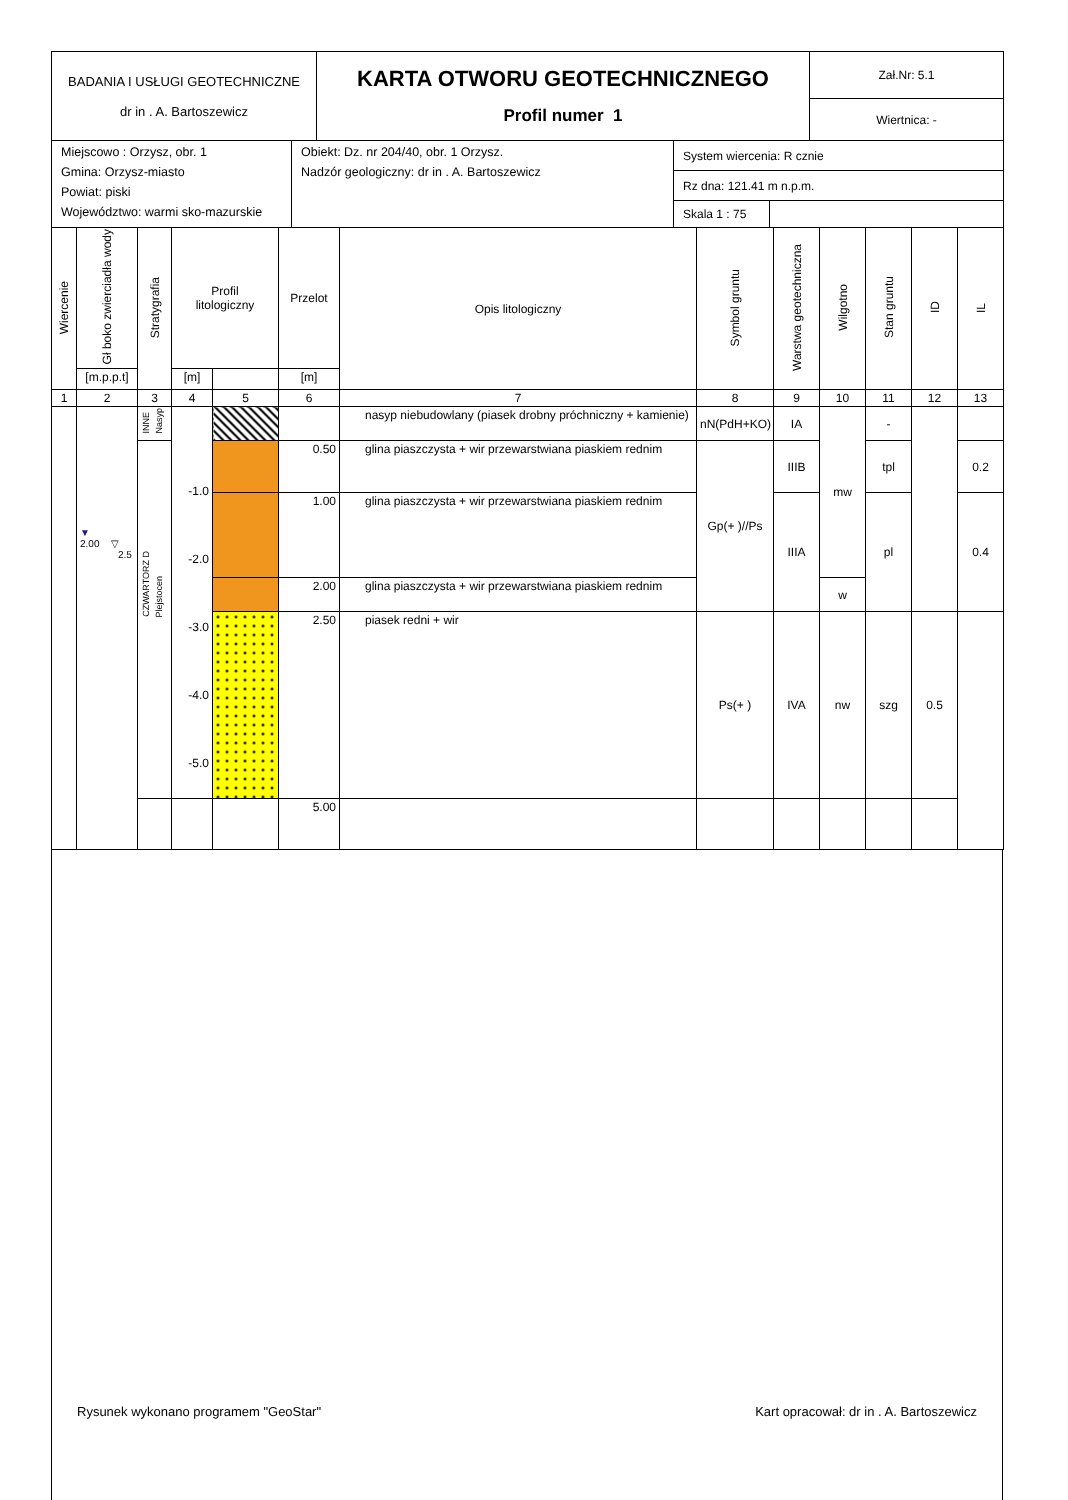| BADANIA I USŁUGI GEOTECHNICZNE dr in . A. Bartoszewicz | KARTA OTWORU GEOTECHNICZNEGO Profil numer 1 | Zał.Nr: 5.1 |
| | | Wiertnica: - |
| Miejscowo : Orzysz, obr. 1 Gmina: Orzysz-miasto Powiat: piski Województwo: warmi sko-mazurskie | Obiekt: Dz. nr 204/40, obr. 1 Orzysz. Nadzór geologiczny: dr in . A. Bartoszewicz | System wiercenia: R cznie | |
| | | Rz dna: 121.41 m n.p.m. | |
| | | Skala 1 : 75 | |
| Wiercenie | Gł boko zwierciadła wody | Stratygrafia | Profil litologiczny | | Przelot | Opis litologiczny | Symbol gruntu | Warstwa geotechniczna | Wilgotno | Stan gruntu | ID | IL |
| --- | --- | --- | --- | --- | --- | --- | --- | --- | --- | --- | --- | --- |
| | [m.p.p.t] | | [m] | | [m] | | | | | | | |
| 1 | 2 | 3 | 4 | 5 | 6 | 7 | 8 | 9 | 10 | 11 | 12 | 13 |
| | ▼ 2.00 ▽ 2.5 | INNE Nasyp | -1.0 -2.0 -3.0 -4.0 -5.0 | | | nasyp niebudowlany (piasek drobny próchniczny + kamienie) | nN(PdH+KO) | IA | mw | - | | |
| | | CZWARTORZ D Plejstocen | | | 0.50 | glina piaszczysta + wir przewarstwiana piaskiem rednim | Gp(+ )//Ps | IIIB | | tpl | | 0.2 |
| | | | | | 1.00 | glina piaszczysta + wir przewarstwiana piaskiem rednim | | IIIA | | pl | | 0.4 |
| | | | | | 2.00 | glina piaszczysta + wir przewarstwiana piaskiem rednim | | | w | | | |
| | | | | | 2.50 | piasek redni + wir | Ps(+ ) | IVA | nw | szg | 0.5 | |
| | | | | | 5.00 | | | | | | | |
Rysunek wykonano programem "GeoStar" Kart opracował: dr in . A. Bartoszewicz